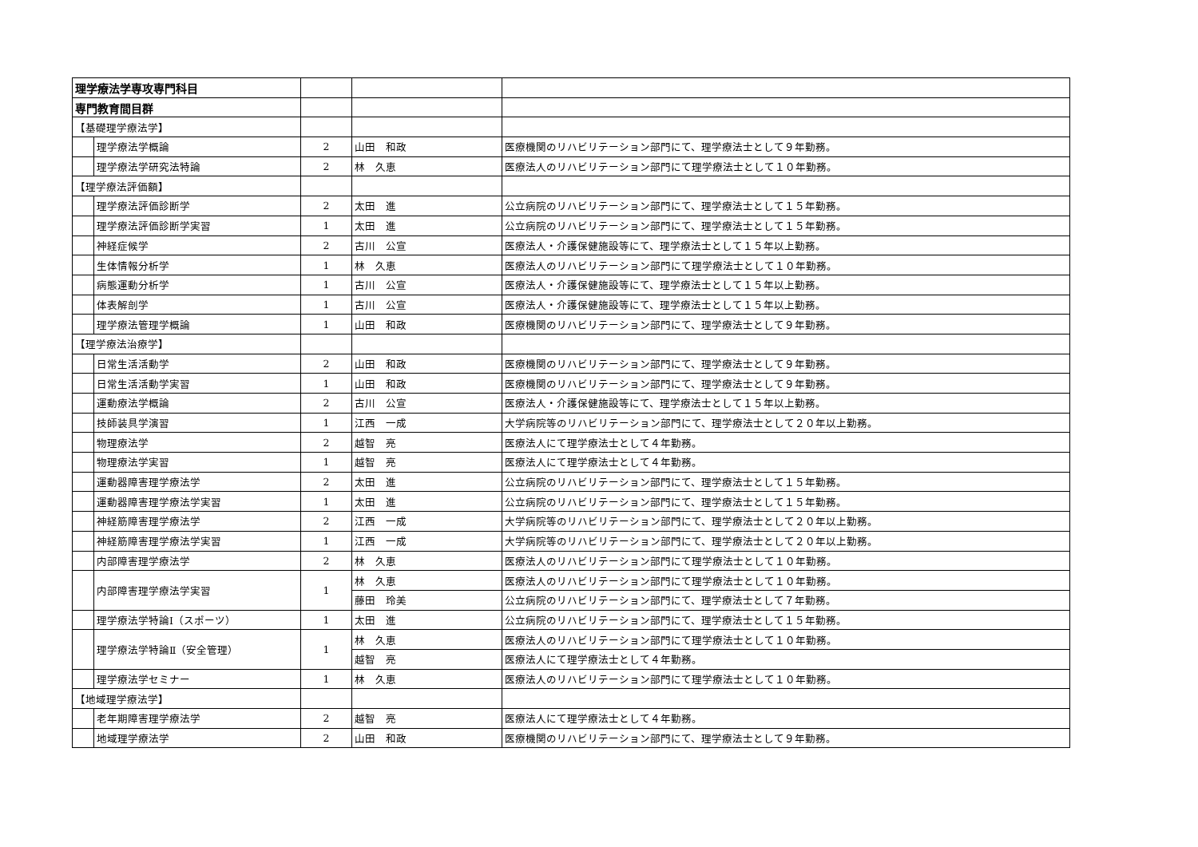| 理学療法学専攻専門科目 | | | | |
| 専門教育間目群 | | | | |
| 【基礎理学療法学】 | | | | |
| | 理学療法学概論 | 2 | 山田 和政 | 医療機関のリハビリテーション部門にて、理学療法士として９年勤務。 |
| | 理学療法学研究法特論 | 2 | 林 久恵 | 医療法人のリハビリテーション部門にて理学療法士として１０年勤務。 |
| 【理学療法評価額】 | | | | |
| | 理学療法評価診断学 | 2 | 太田 進 | 公立病院のリハビリテーション部門にて、理学療法士として１５年勤務。 |
| | 理学療法評価診断学実習 | 1 | 太田 進 | 公立病院のリハビリテーション部門にて、理学療法士として１５年勤務。 |
| | 神経症候学 | 2 | 古川 公宣 | 医療法人・介護保健施設等にて、理学療法士として１５年以上勤務。 |
| | 生体情報分析学 | 1 | 林 久恵 | 医療法人のリハビリテーション部門にて理学療法士として１０年勤務。 |
| | 病態運動分析学 | 1 | 古川 公宣 | 医療法人・介護保健施設等にて、理学療法士として１５年以上勤務。 |
| | 体表解剖学 | 1 | 古川 公宣 | 医療法人・介護保健施設等にて、理学療法士として１５年以上勤務。 |
| | 理学療法管理学概論 | 1 | 山田 和政 | 医療機関のリハビリテーション部門にて、理学療法士として９年勤務。 |
| 【理学療法治療学】 | | | | |
| | 日常生活活動学 | 2 | 山田 和政 | 医療機関のリハビリテーション部門にて、理学療法士として９年勤務。 |
| | 日常生活活動学実習 | 1 | 山田 和政 | 医療機関のリハビリテーション部門にて、理学療法士として９年勤務。 |
| | 運動療法学概論 | 2 | 古川 公宣 | 医療法人・介護保健施設等にて、理学療法士として１５年以上勤務。 |
| | 技師装具学演習 | 1 | 江西 一成 | 大学病院等のリハビリテーション部門にて、理学療法士として２０年以上勤務。 |
| | 物理療法学 | 2 | 越智 亮 | 医療法人にて理学療法士として４年勤務。 |
| | 物理療法学実習 | 1 | 越智 亮 | 医療法人にて理学療法士として４年勤務。 |
| | 運動器障害理学療法学 | 2 | 太田 進 | 公立病院のリハビリテーション部門にて、理学療法士として１５年勤務。 |
| | 運動器障害理学療法学実習 | 1 | 太田 進 | 公立病院のリハビリテーション部門にて、理学療法士として１５年勤務。 |
| | 神経筋障害理学療法学 | 2 | 江西 一成 | 大学病院等のリハビリテーション部門にて、理学療法士として２０年以上勤務。 |
| | 神経筋障害理学療法学実習 | 1 | 江西 一成 | 大学病院等のリハビリテーション部門にて、理学療法士として２０年以上勤務。 |
| | 内部障害理学療法学 | 2 | 林 久恵 | 医療法人のリハビリテーション部門にて理学療法士として１０年勤務。 |
| | 内部障害理学療法学実習 | 1 | 林 久恵 | 医療法人のリハビリテーション部門にて理学療法士として１０年勤務。 |
| | | | 藤田 玲美 | 公立病院のリハビリテーション部門にて、理学療法士として７年勤務。 |
| | 理学療法学特論Ⅰ（スポーツ） | 1 | 太田 進 | 公立病院のリハビリテーション部門にて、理学療法士として１５年勤務。 |
| | 理学療法学特論Ⅱ（安全管理） | 1 | 林 久恵 | 医療法人のリハビリテーション部門にて理学療法士として１０年勤務。 |
| | | | 越智 亮 | 医療法人にて理学療法士として４年勤務。 |
| | 理学療法学セミナー | 1 | 林 久恵 | 医療法人のリハビリテーション部門にて理学療法士として１０年勤務。 |
| 【地域理学療法学】 | | | | |
| | 老年期障害理学療法学 | 2 | 越智 亮 | 医療法人にて理学療法士として４年勤務。 |
| | 地域理学療法学 | 2 | 山田 和政 | 医療機関のリハビリテーション部門にて、理学療法士として９年勤務。 |